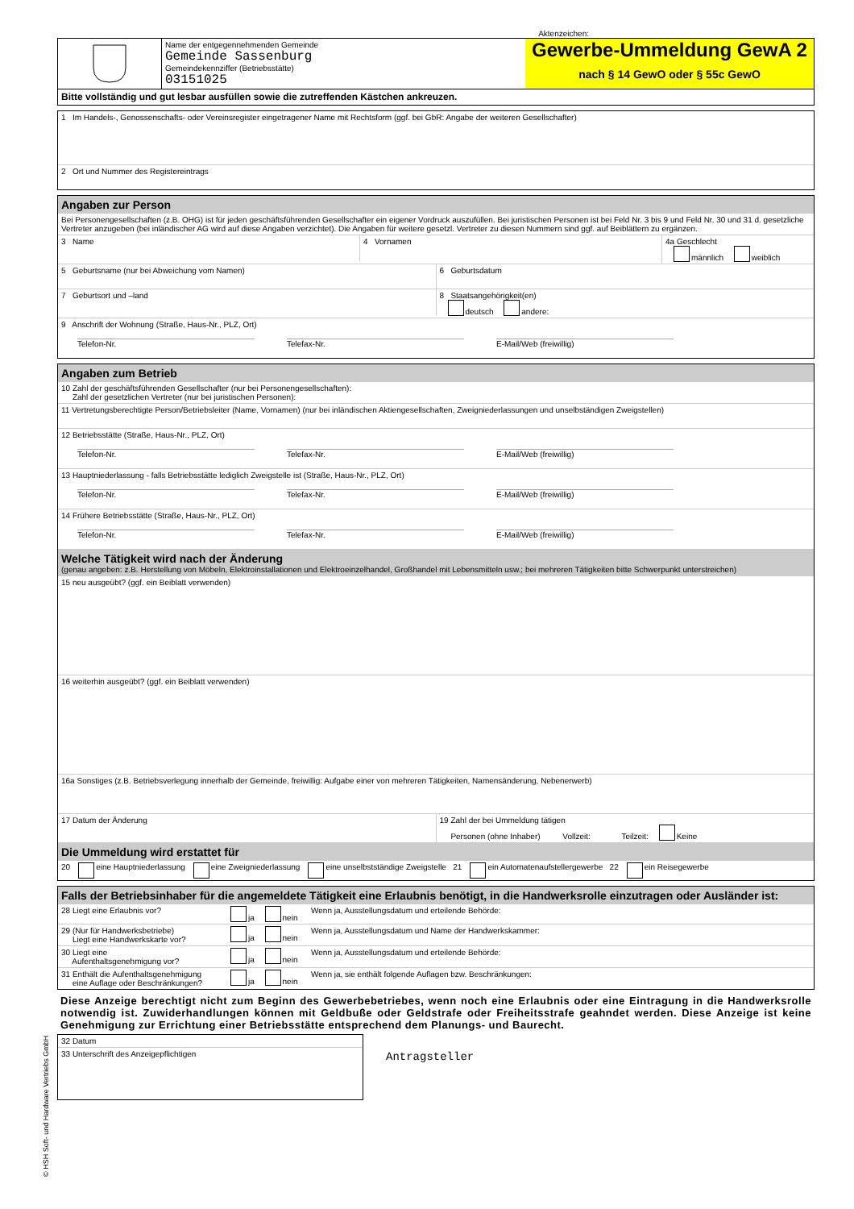Aktenzeichen:
Name der entgegennehmenden Gemeinde
Gemeinde Sassenburg
Gemeindekennziffer (Betriebsstätte)
03151025
Gewerbe-Ummeldung GewA 2
nach § 14 GewO oder § 55c GewO
Bitte vollständig und gut lesbar ausfüllen sowie die zutreffenden Kästchen ankreuzen.
1 Im Handels-, Genossenschafts- oder Vereinsregister eingetragener Name mit Rechtsform (ggf. bei GbR: Angabe der weiteren Gesellschafter)
2 Ort und Nummer des Registereintrags
Angaben zur Person
Bei Personengesellschaften (z.B. OHG) ist für jeden geschäftsführenden Gesellschafter ein eigener Vordruck auszufüllen. Bei juristischen Personen ist bei Feld Nr. 3 bis 9 und Feld Nr. 30 und 31 d. gesetzliche Vertreter anzugeben (bei inländischer AG wird auf diese Angaben verzichtet). Die Angaben für weitere gesetzl. Vertreter zu diesen Nummern sind ggf. auf Beiblättern zu ergänzen.
3 Name
4 Vornamen 4a Geschlecht
männlich weiblich
5 Geburtsname (nur bei Abweichung vom Namen)
6 Geburtsdatum
7 Geburtsort und –land
8 Staatsangehörigkeit(en)
deutsch andere:
9 Anschrift der Wohnung (Straße, Haus-Nr., PLZ, Ort)
Telefon-Nr. Telefax-Nr. E-Mail/Web (freiwillig)
Angaben zum Betrieb
10 Zahl der geschäftsführenden Gesellschafter (nur bei Personengesellschaften):
Zahl der gesetzlichen Vertreter (nur bei juristischen Personen):
11 Vertretungsberechtigte Person/Betriebsleiter (Name, Vornamen) (nur bei inländischen Aktiengesellschaften, Zweigniederlassungen und unselbständigen Zweigstellen)
12 Betriebsstätte (Straße, Haus-Nr., PLZ, Ort)
Telefon-Nr. Telefax-Nr. E-Mail/Web (freiwillig)
13 Hauptniederlassung - falls Betriebsstätte lediglich Zweigstelle ist (Straße, Haus-Nr., PLZ, Ort)
Telefon-Nr. Telefax-Nr. E-Mail/Web (freiwillig)
14 Frühere Betriebsstätte (Straße, Haus-Nr., PLZ, Ort)
Telefon-Nr. Telefax-Nr. E-Mail/Web (freiwillig)
Welche Tätigkeit wird nach der Änderung
(genau angeben: z.B. Herstellung von Möbeln, Elektroinstallationen und Elektroeinzelhandel, Großhandel mit Lebensmitteln usw.; bei mehreren Tätigkeiten bitte Schwerpunkt unterstreichen)
15 neu ausgeübt? (ggf. ein Beiblatt verwenden)
16 weiterhin ausgeübt? (ggf. ein Beiblatt verwenden)
16a Sonstiges (z.B. Betriebsverlegung innerhalb der Gemeinde, freiwillig: Aufgabe einer von mehreren Tätigkeiten, Namensänderung, Nebenerwerb)
17 Datum der Änderung 19 Zahl der bei Ummeldung tätigen
Personen (ohne Inhaber) Vollzeit: Teilzeit: Keine
Die Ummeldung wird erstattet für
20 eine Hauptniederlassung eine Zweigniederlassung eine unselbstständige Zweigstelle 21 ein Automatenaufstellergewerbe 22 ein Reisegewerbe
Falls der Betriebsinhaber für die angemeldete Tätigkeit eine Erlaubnis benötigt, in die Handwerksrolle einzutragen oder Ausländer ist:
28 Liegt eine Erlaubnis vor? ja nein Wenn ja, Ausstellungsdatum und erteilende Behörde:
29 (Nur für Handwerksbetriebe)
Liegt eine Handwerkskarte vor?
ja nein Wenn ja, Ausstellungsdatum und Name der Handwerkskammer:
30 Liegt eine
Aufenthaltsgenehmigung vor?
ja nein Wenn ja, Ausstellungsdatum und erteilende Behörde:
31 Enthält die Aufenthaltsgenehmigung
eine Auflage oder Beschränkungen?
ja nein Wenn ja, sie enthält folgende Auflagen bzw. Beschränkungen:
Diese Anzeige berechtigt nicht zum Beginn des Gewerbebetriebes, wenn noch eine Erlaubnis oder eine Eintragung in die Handwerksrolle notwendig ist. Zuwiderhandlungen können mit Geldbuße oder Geldstrafe oder Freiheitsstrafe geahndet werden. Diese Anzeige ist keine Genehmigung zur Errichtung einer Betriebsstätte entsprechend dem Planungs- und Baurecht.
32 Datum
33 Unterschrift des Anzeigepflichtigen
Antragsteller
© HSH Soft- und Hardware Vertriebs GmbH